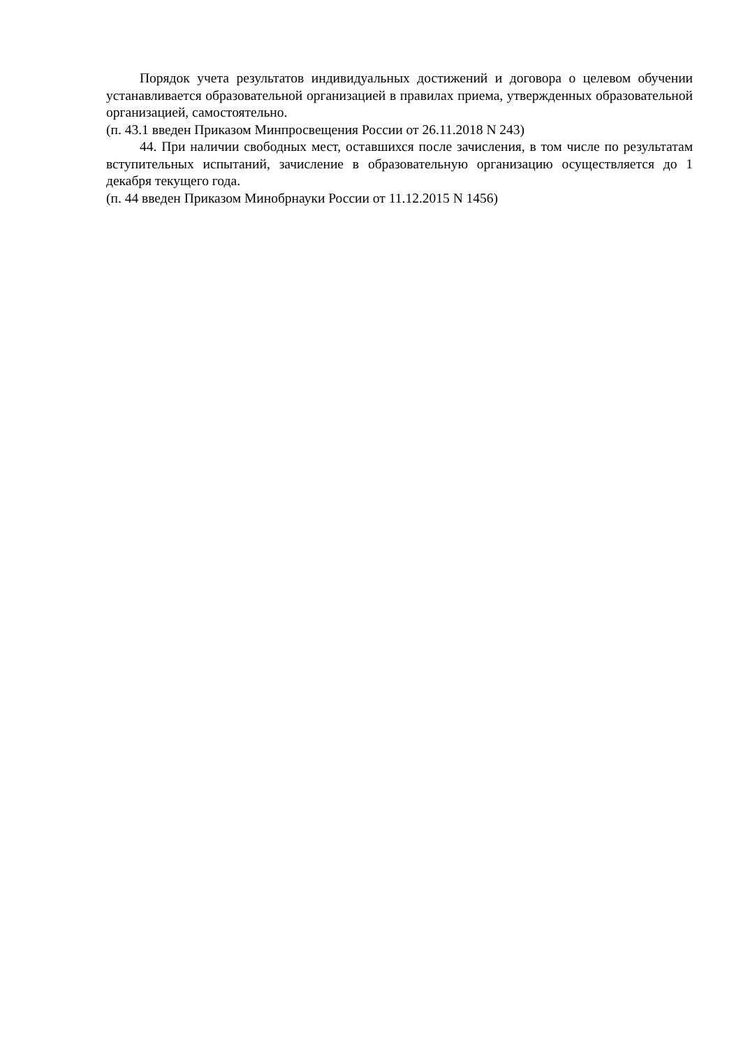Порядок учета результатов индивидуальных достижений и договора о целевом обучении устанавливается образовательной организацией в правилах приема, утвержденных образовательной организацией, самостоятельно.
(п. 43.1 введен Приказом Минпросвещения России от 26.11.2018 N 243)
44. При наличии свободных мест, оставшихся после зачисления, в том числе по результатам вступительных испытаний, зачисление в образовательную организацию осуществляется до 1 декабря текущего года.
(п. 44 введен Приказом Минобрнауки России от 11.12.2015 N 1456)